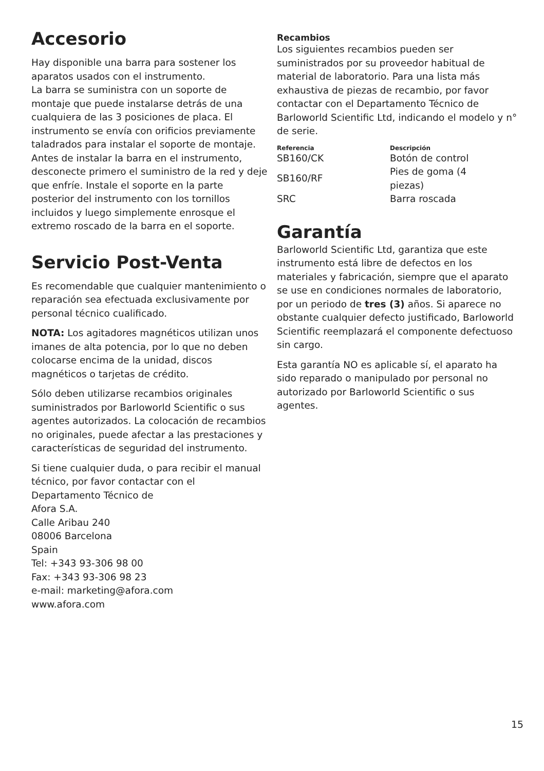Accesorio
Hay disponible una barra para sostener los aparatos usados con el instrumento.
La barra se suministra con un soporte de montaje que puede instalarse detrás de una cualquiera de las 3 posiciones de placa. El instrumento se envía con orificios previamente taladrados para instalar el soporte de montaje. Antes de instalar la barra en el instrumento, desconecte primero el suministro de la red y deje que enfríe. Instale el soporte en la parte posterior del instrumento con los tornillos incluidos y luego simplemente enrosque el extremo roscado de la barra en el soporte.
Servicio Post-Venta
Es recomendable que cualquier mantenimiento o reparación sea efectuada exclusivamente por personal técnico cualificado.
NOTA: Los agitadores magnéticos utilizan unos imanes de alta potencia, por lo que no deben colocarse encima de la unidad, discos magnéticos o tarjetas de crédito.
Sólo deben utilizarse recambios originales suministrados por Barloworld Scientific o sus agentes autorizados. La colocación de recambios no originales, puede afectar a las prestaciones y características de seguridad del instrumento.
Si tiene cualquier duda, o para recibir el manual técnico, por favor contactar con el
Departamento Técnico de
Afora S.A.
Calle Aribau 240
08006 Barcelona
Spain
Tel: +343 93-306 98 00
Fax: +343 93-306 98 23
e-mail: marketing@afora.com
www.afora.com
Recambios
Los siguientes recambios pueden ser suministrados por su proveedor habitual de material de laboratorio. Para una lista más exhaustiva de piezas de recambio, por favor contactar con el Departamento Técnico de Barloworld Scientific Ltd, indicando el modelo y n° de serie.
| Referencia | Descripción |
| --- | --- |
| SB160/CK | Botón de control |
| SB160/RF | Pies de goma (4 piezas) |
| SRC | Barra roscada |
Garantía
Barloworld Scientific Ltd, garantiza que este instrumento está libre de defectos en los materiales y fabricación, siempre que el aparato se use en condiciones normales de laboratorio, por un periodo de tres (3) años. Si aparece no obstante cualquier defecto justificado, Barloworld Scientific reemplazará el componente defectuoso sin cargo.
Esta garantía NO es aplicable sí, el aparato ha sido reparado o manipulado por personal no autorizado por Barloworld Scientific o sus agentes.
15